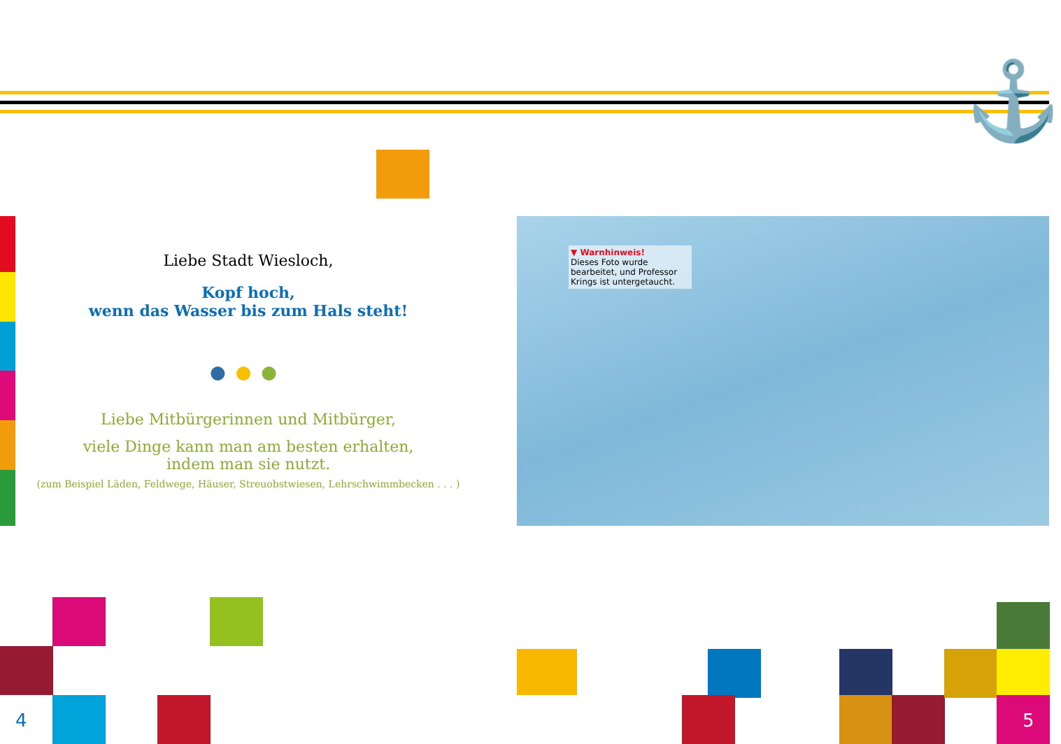⚓
Liebe Stadt Wiesloch,
Kopf hoch,
wenn das Wasser bis zum Hals steht!
●●●
Liebe Mitbürgerinnen und Mitbürger,
viele Dinge kann man am besten erhalten,
indem man sie nutzt.
(zum Beispiel Läden, Feldwege, Häuser, Streuobstwiesen, Lehrschwimmbecken . . . )
▼ Warnhinweis!
Dieses Foto wurde bearbeitet, und Professor Krings ist untergetaucht.
4 5